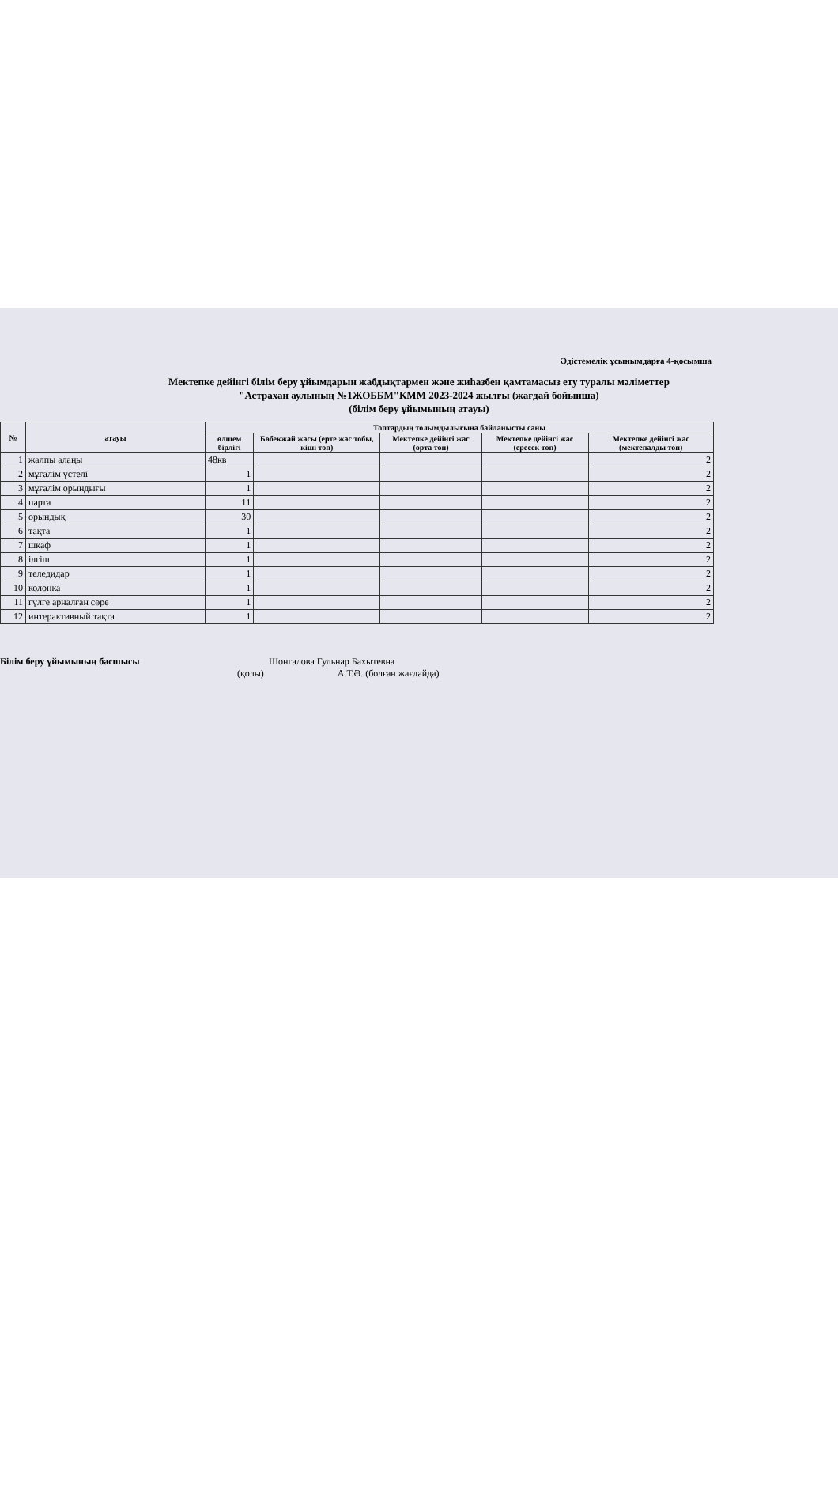Әдістемелік ұсынымдарға 4-қосымша
Мектепке дейінгі білім беру ұйымдарын жабдықтармен және жиһазбен қамтамасыз ету туралы мәліметтер
"Астрахан аулының №1ЖОББМ"КММ 2023-2024 жылғы (жағдай бойынша)
(білім беру ұйымының атауы)
| № | атауы | Топтардың толымдылығына байланысты саны | | | | |
| --- | --- | --- | --- | --- | --- | --- |
| | | өлшем бірлігі | Бөбекжай жасы (ерте жас тобы, кіші топ) | Мектепке дейінгі жас (орта топ) | Мектепке дейінгі жас (ересек топ) | Мектепке дейінгі жас (мектепалды топ) |
| 1 | жалпы алаңы | 48кв | | | | 2 |
| 2 | мұғалім үстелі | 1 | | | | 2 |
| 3 | мұғалім орындығы | 1 | | | | 2 |
| 4 | парта | 11 | | | | 2 |
| 5 | орындық | 30 | | | | 2 |
| 6 | тақта | 1 | | | | 2 |
| 7 | шкаф | 1 | | | | 2 |
| 8 | ілгіш | 1 | | | | 2 |
| 9 | теледидар | 1 | | | | 2 |
| 10 | колонка | 1 | | | | 2 |
| 11 | гүлге арналған сөре | 1 | | | | 2 |
| 12 | интерактивный тақта | 1 | | | | 2 |
Білім беру ұйымының басшысы Шонгалова Гульнар Бахытевна
(қолы) А.Т.Ә. (болған жағдайда)